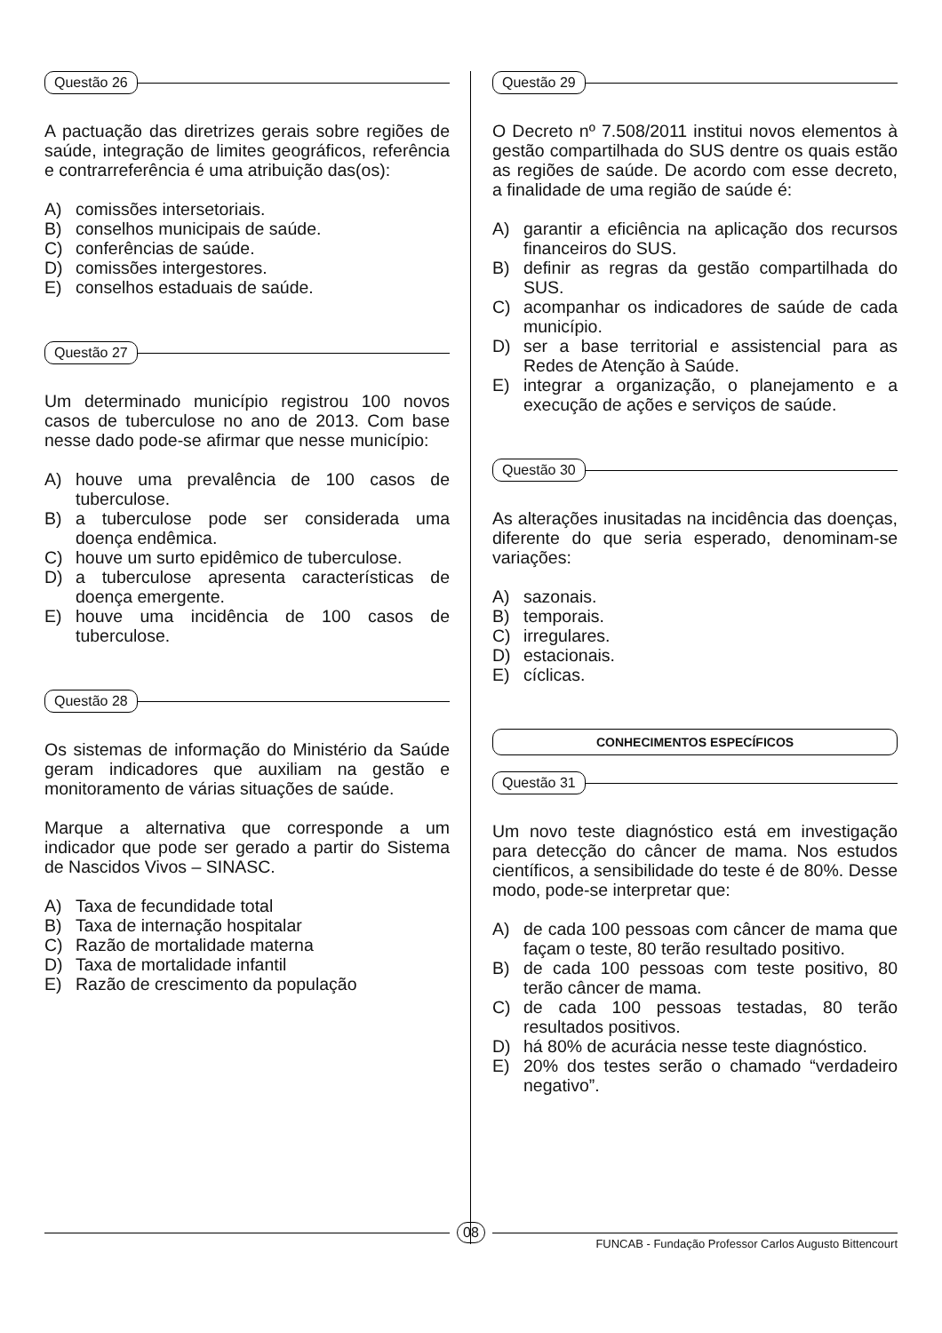Questão 26
A pactuação das diretrizes gerais sobre regiões de saúde, integração de limites geográficos, referência e contrarreferência é uma atribuição das(os):
A) comissões intersetoriais.
B) conselhos municipais de saúde.
C) conferências de saúde.
D) comissões intergestores.
E) conselhos estaduais de saúde.
Questão 27
Um determinado município registrou 100 novos casos de tuberculose no ano de 2013. Com base nesse dado pode-se afirmar que nesse município:
A) houve uma prevalência de 100 casos de tuberculose.
B) a tuberculose pode ser considerada uma doença endêmica.
C) houve um surto epidêmico de tuberculose.
D) a tuberculose apresenta características de doença emergente.
E) houve uma incidência de 100 casos de tuberculose.
Questão 28
Os sistemas de informação do Ministério da Saúde geram indicadores que auxiliam na gestão e monitoramento de várias situações de saúde.
Marque a alternativa que corresponde a um indicador que pode ser gerado a partir do Sistema de Nascidos Vivos – SINASC.
A) Taxa de fecundidade total
B) Taxa de internação hospitalar
C) Razão de mortalidade materna
D) Taxa de mortalidade infantil
E) Razão de crescimento da população
Questão 29
O Decreto nº 7.508/2011 institui novos elementos à gestão compartilhada do SUS dentre os quais estão as regiões de saúde. De acordo com esse decreto, a finalidade de uma região de saúde é:
A) garantir a eficiência na aplicação dos recursos financeiros do SUS.
B) definir as regras da gestão compartilhada do SUS.
C) acompanhar os indicadores de saúde de cada município.
D) ser a base territorial e assistencial para as Redes de Atenção à Saúde.
E) integrar a organização, o planejamento e a execução de ações e serviços de saúde.
Questão 30
As alterações inusitadas na incidência das doenças, diferente do que seria esperado, denominam-se variações:
A) sazonais.
B) temporais.
C) irregulares.
D) estacionais.
E) cíclicas.
CONHECIMENTOS ESPECÍFICOS
Questão 31
Um novo teste diagnóstico está em investigação para detecção do câncer de mama. Nos estudos científicos, a sensibilidade do teste é de 80%. Desse modo, pode-se interpretar que:
A) de cada 100 pessoas com câncer de mama que façam o teste, 80 terão resultado positivo.
B) de cada 100 pessoas com teste positivo, 80 terão câncer de mama.
C) de cada 100 pessoas testadas, 80 terão resultados positivos.
D) há 80% de acurácia nesse teste diagnóstico.
E) 20% dos testes serão o chamado “verdadeiro negativo”.
08
FUNCAB - Fundação Professor Carlos Augusto Bittencourt